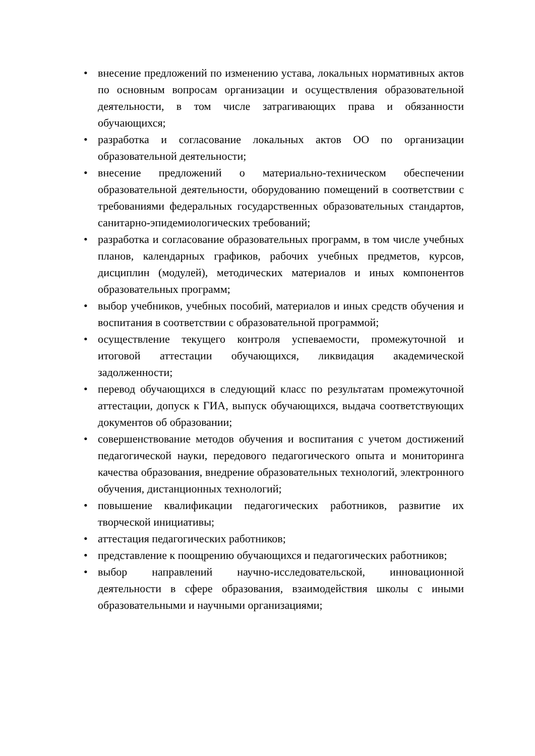• внесение предложений по изменению устава, локальных нормативных актов по основным вопросам организации и осуществления образовательной деятельности, в том числе затрагивающих права и обязанности обучающихся;
• разработка и согласование локальных актов ОО по организации образовательной деятельности;
• внесение предложений о материально-техническом обеспечении образовательной деятельности, оборудованию помещений в соответствии с требованиями федеральных государственных образовательных стандартов, санитарно-эпидемиологических требований;
• разработка и согласование образовательных программ, в том числе учебных планов, календарных графиков, рабочих учебных предметов, курсов, дисциплин (модулей), методических материалов и иных компонентов образовательных программ;
• выбор учебников, учебных пособий, материалов и иных средств обучения и воспитания в соответствии с образовательной программой;
• осуществление текущего контроля успеваемости, промежуточной и итоговой аттестации обучающихся, ликвидация академической задолженности;
• перевод обучающихся в следующий класс по результатам промежуточной аттестации, допуск к ГИА, выпуск обучающихся, выдача соответствующих документов об образовании;
• совершенствование методов обучения и воспитания с учетом достижений педагогической науки, передового педагогического опыта и мониторинга качества образования, внедрение образовательных технологий, электронного обучения, дистанционных технологий;
• повышение квалификации педагогических работников, развитие их творческой инициативы;
• аттестация педагогических работников;
• представление к поощрению обучающихся и педагогических работников;
• выбор направлений научно-исследовательской, инновационной деятельности в сфере образования, взаимодействия школы с иными образовательными и научными организациями;